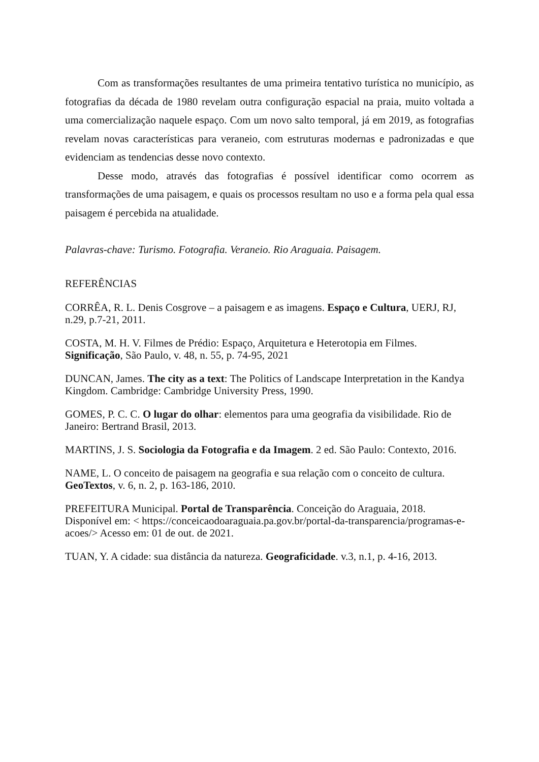Com as transformações resultantes de uma primeira tentativo turística no município, as fotografias da década de 1980 revelam outra configuração espacial na praia, muito voltada a uma comercialização naquele espaço. Com um novo salto temporal, já em 2019, as fotografias revelam novas características para veraneio, com estruturas modernas e padronizadas e que evidenciam as tendencias desse novo contexto.
Desse modo, através das fotografias é possível identificar como ocorrem as transformações de uma paisagem, e quais os processos resultam no uso e a forma pela qual essa paisagem é percebida na atualidade.
Palavras-chave: Turismo. Fotografia. Veraneio. Rio Araguaia. Paisagem.
REFERÊNCIAS
CORRÊA, R. L. Denis Cosgrove – a paisagem e as imagens. Espaço e Cultura, UERJ, RJ, n.29, p.7-21, 2011.
COSTA, M. H. V. Filmes de Prédio: Espaço, Arquitetura e Heterotopia em Filmes. Significação, São Paulo, v. 48, n. 55, p. 74-95, 2021
DUNCAN, James. The city as a text: The Politics of Landscape Interpretation in the Kandya Kingdom. Cambridge: Cambridge University Press, 1990.
GOMES, P. C. C. O lugar do olhar: elementos para uma geografia da visibilidade. Rio de Janeiro: Bertrand Brasil, 2013.
MARTINS, J. S. Sociologia da Fotografia e da Imagem. 2 ed. São Paulo: Contexto, 2016.
NAME, L. O conceito de paisagem na geografia e sua relação com o conceito de cultura. GeoTextos, v. 6, n. 2, p. 163-186, 2010.
PREFEITURA Municipal. Portal de Transparência. Conceição do Araguaia, 2018. Disponível em: < https://conceicaodoaraguaia.pa.gov.br/portal-da-transparencia/programas-e-acoes/> Acesso em: 01 de out. de 2021.
TUAN, Y. A cidade: sua distância da natureza. Geograficidade. v.3, n.1, p. 4-16, 2013.